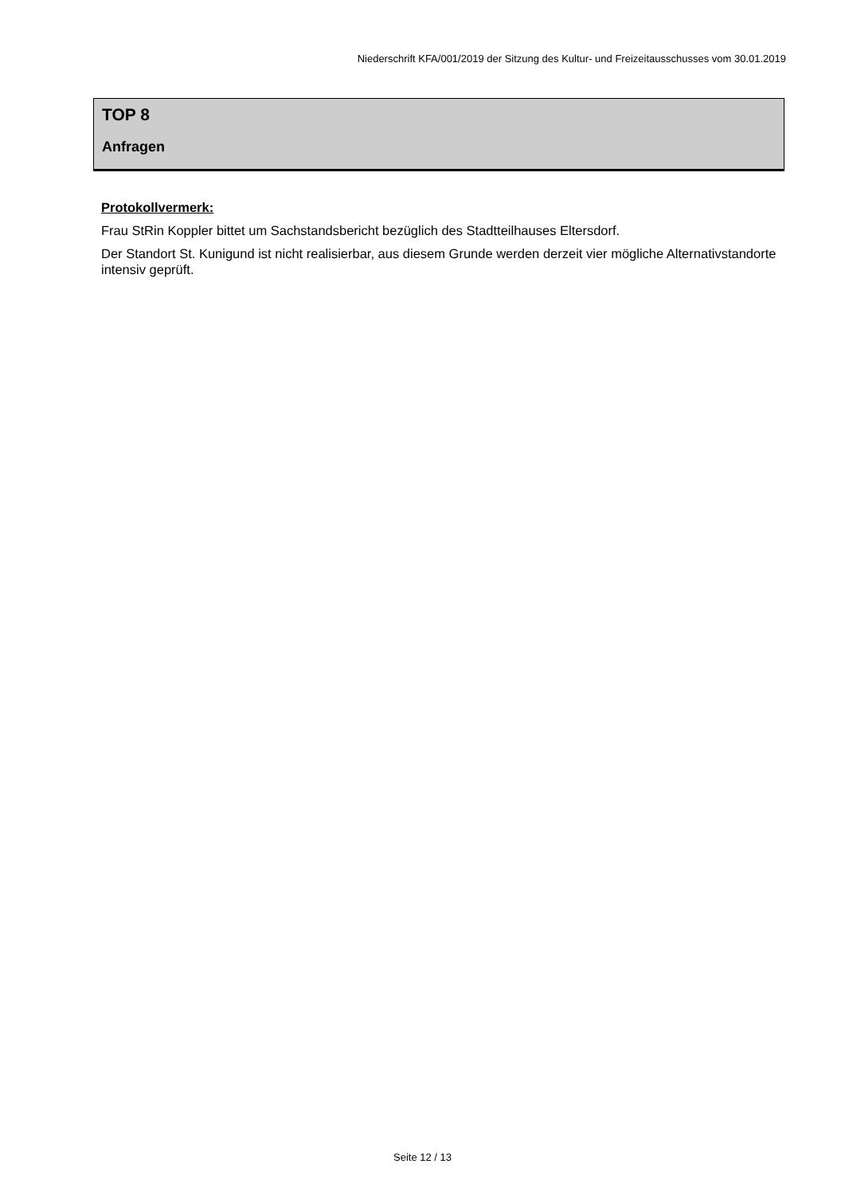Niederschrift KFA/001/2019 der Sitzung des Kultur- und Freizeitausschusses vom 30.01.2019
TOP 8
Anfragen
Protokollvermerk:
Frau StRin Koppler bittet um Sachstandsbericht bezüglich des Stadtteilhauses Eltersdorf.
Der Standort St. Kunigund ist nicht realisierbar, aus diesem Grunde werden derzeit vier mögliche Alternativstandorte intensiv geprüft.
Seite 12 / 13